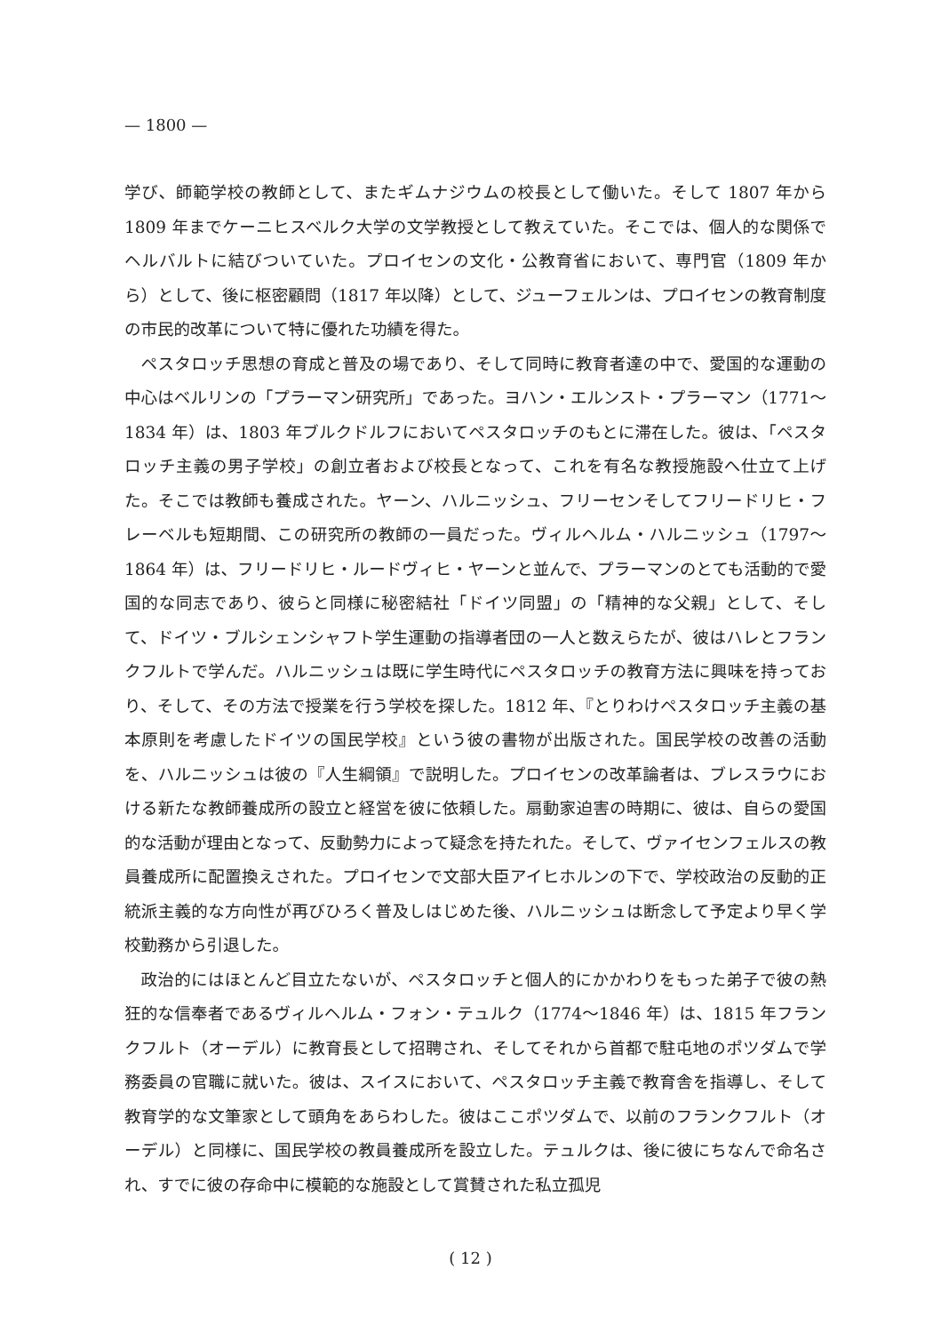— 1800 —
学び、師範学校の教師として、またギムナジウムの校長として働いた。そして 1807 年から 1809 年までケーニヒスベルク大学の文学教授として教えていた。そこでは、個人的な関係でヘルバルトに結びついていた。プロイセンの文化・公教育省において、専門官（1809 年から）として、後に枢密顧問（1817 年以降）として、ジューフェルンは、プロイセンの教育制度の市民的改革について特に優れた功績を得た。
ペスタロッチ思想の育成と普及の場であり、そして同時に教育者達の中で、愛国的な運動の中心はベルリンの「プラーマン研究所」であった。ヨハン・エルンスト・プラーマン（1771〜1834 年）は、1803 年ブルクドルフにおいてペスタロッチのもとに滞在した。彼は、「ペスタロッチ主義の男子学校」の創立者および校長となって、これを有名な教授施設へ仕立て上げた。そこでは教師も養成された。ヤーン、ハルニッシュ、フリーセンそしてフリードリヒ・フレーベルも短期間、この研究所の教師の一員だった。ヴィルヘルム・ハルニッシュ（1797〜1864 年）は、フリードリヒ・ルードヴィヒ・ヤーンと並んで、プラーマンのとても活動的で愛国的な同志であり、彼らと同様に秘密結社「ドイツ同盟」の「精神的な父親」として、そして、ドイツ・ブルシェンシャフト学生運動の指導者団の一人と数えらたが、彼はハレとフランクフルトで学んだ。ハルニッシュは既に学生時代にペスタロッチの教育方法に興味を持っており、そして、その方法で授業を行う学校を探した。1812 年、『とりわけペスタロッチ主義の基本原則を考慮したドイツの国民学校』という彼の書物が出版された。国民学校の改善の活動を、ハルニッシュは彼の『人生綱領』で説明した。プロイセンの改革論者は、ブレスラウにおける新たな教師養成所の設立と経営を彼に依頼した。扇動家迫害の時期に、彼は、自らの愛国的な活動が理由となって、反動勢力によって疑念を持たれた。そして、ヴァイセンフェルスの教員養成所に配置換えされた。プロイセンで文部大臣アイヒホルンの下で、学校政治の反動的正統派主義的な方向性が再びひろく普及しはじめた後、ハルニッシュは断念して予定より早く学校勤務から引退した。
政治的にはほとんど目立たないが、ペスタロッチと個人的にかかわりをもった弟子で彼の熱狂的な信奉者であるヴィルヘルム・フォン・テュルク（1774〜1846 年）は、1815 年フランクフルト（オーデル）に教育長として招聘され、そしてそれから首都で駐屯地のポツダムで学務委員の官職に就いた。彼は、スイスにおいて、ペスタロッチ主義で教育舎を指導し、そして教育学的な文筆家として頭角をあらわした。彼はここポツダムで、以前のフランクフルト（オーデル）と同様に、国民学校の教員養成所を設立した。テュルクは、後に彼にちなんで命名され、すでに彼の存命中に模範的な施設として賞賛された私立孤児
( 12 )